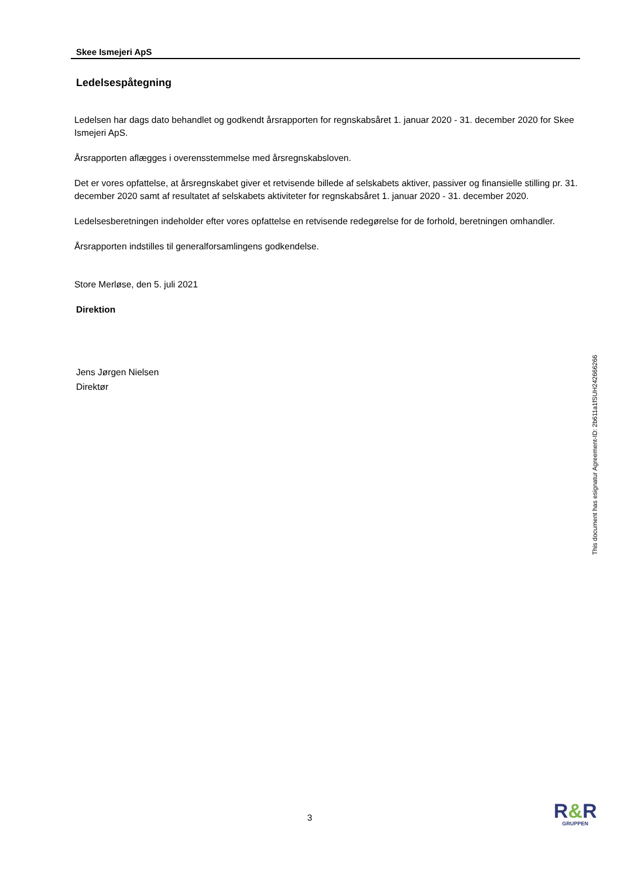Skee Ismejeri ApS
Ledelsespåtegning
Ledelsen har dags dato behandlet og godkendt årsrapporten for regnskabsåret 1. januar 2020 - 31. december 2020 for Skee Ismejeri ApS.
Årsrapporten aflægges i overensstemmelse med årsregnskabsloven.
Det er vores opfattelse, at årsregnskabet giver et retvisende billede af selskabets aktiver, passiver og finansielle stilling pr. 31. december 2020 samt af resultatet af selskabets aktiviteter for regnskabsåret 1. januar 2020 - 31. december 2020.
Ledelsesberetningen indeholder efter vores opfattelse en retvisende redegørelse for de forhold, beretningen omhandler.
Årsrapporten indstilles til generalforsamlingens godkendelse.
Store Merløse, den 5. juli 2021
Direktion
Jens Jørgen Nielsen
Direktør
This document has esignatur Agreement-ID: 2b611a1fSUH242666266
3
R&R
GRUPPEN